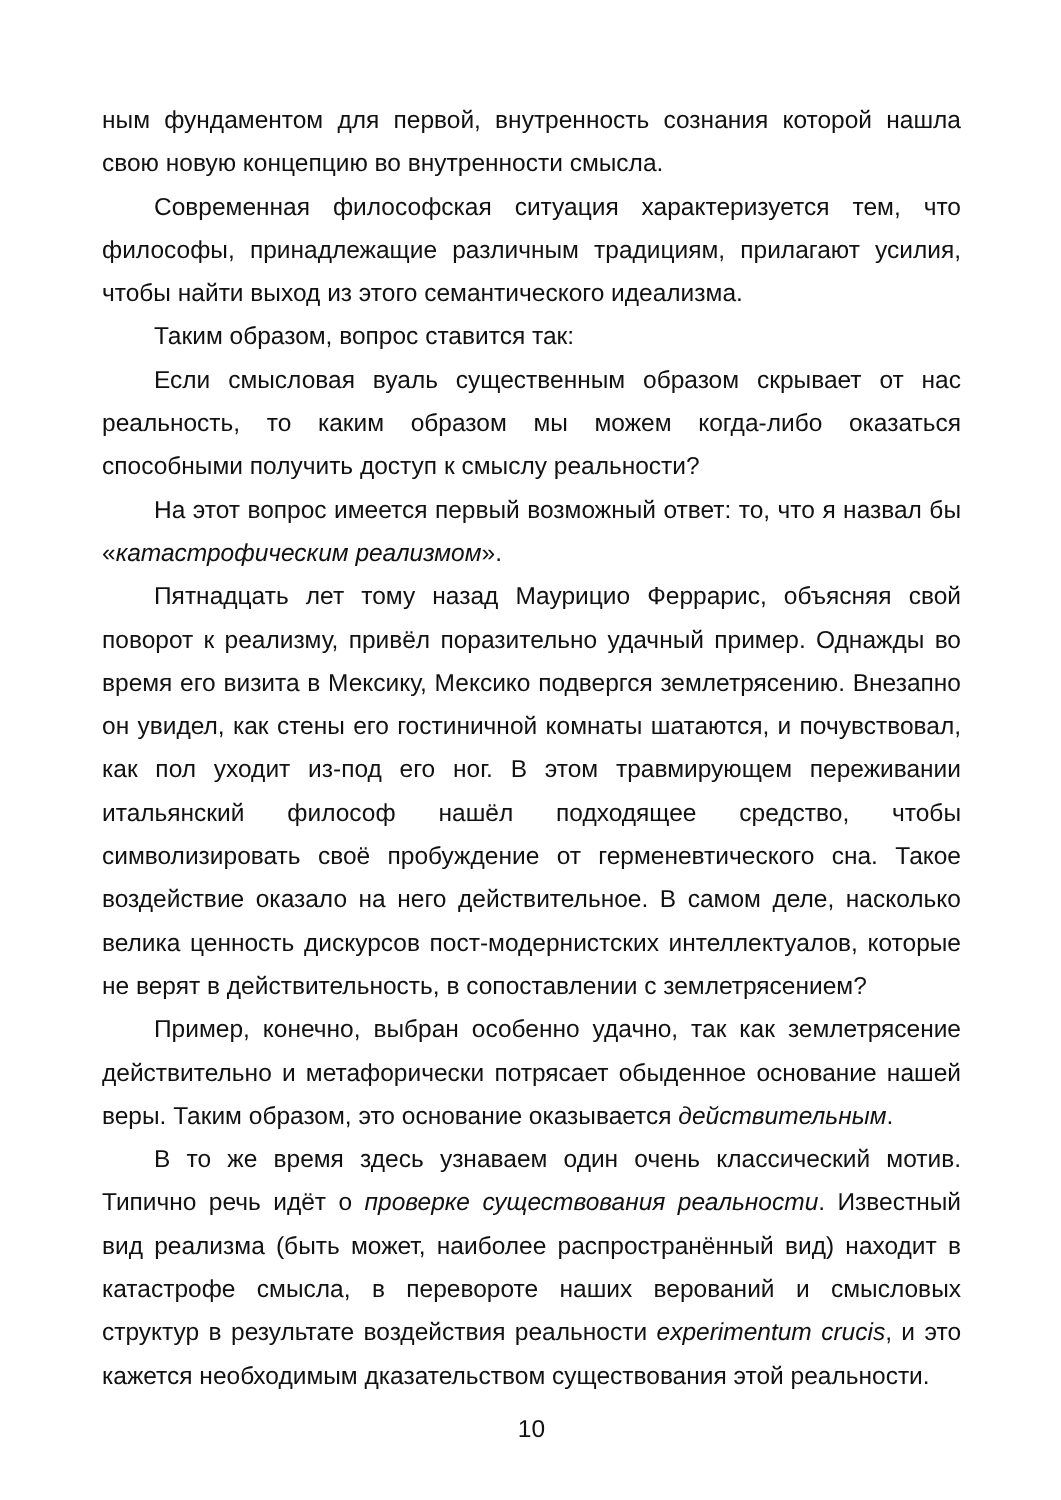ным фундаментом для первой, внутренность сознания которой нашла свою новую концепцию во внутренности смысла.
Современная философская ситуация характеризуется тем, что философы, принадлежащие различным традициям, прилагают усилия, чтобы найти выход из этого семантического идеализма.
Таким образом, вопрос ставится так:
Если смысловая вуаль существенным образом скрывает от нас реальность, то каким образом мы можем когда-либо оказаться способными получить доступ к смыслу реальности?
На этот вопрос имеется первый возможный ответ: то, что я назвал бы «катастрофическим реализмом».
Пятнадцать лет тому назад Маурицио Феррарис, объясняя свой поворот к реализму, привёл поразительно удачный пример. Однажды во время его визита в Мексику, Мексико подвергся землетрясению. Внезапно он увидел, как стены его гостиничной комнаты шатаются, и почувствовал, как пол уходит из-под его ног. В этом травмирующем переживании итальянский философ нашёл подходящее средство, чтобы символизировать своё пробуждение от герменевтического сна. Такое воздействие оказало на него действительное. В самом деле, насколько велика ценность дискурсов пост-модернистских интеллектуалов, которые не верят в действительность, в сопоставлении с землетрясением?
Пример, конечно, выбран особенно удачно, так как землетрясение действительно и метафорически потрясает обыденное основание нашей веры. Таким образом, это основание оказывается действительным.
В то же время здесь узнаваем один очень классический мотив. Типично речь идёт о проверке существования реальности. Известный вид реализма (быть может, наиболее распространённый вид) находит в катастрофе смысла, в перевороте наших верований и смысловых структур в результате воздействия реальности experimentum crucis, и это кажется необходимым дказательством существования этой реальности.
10